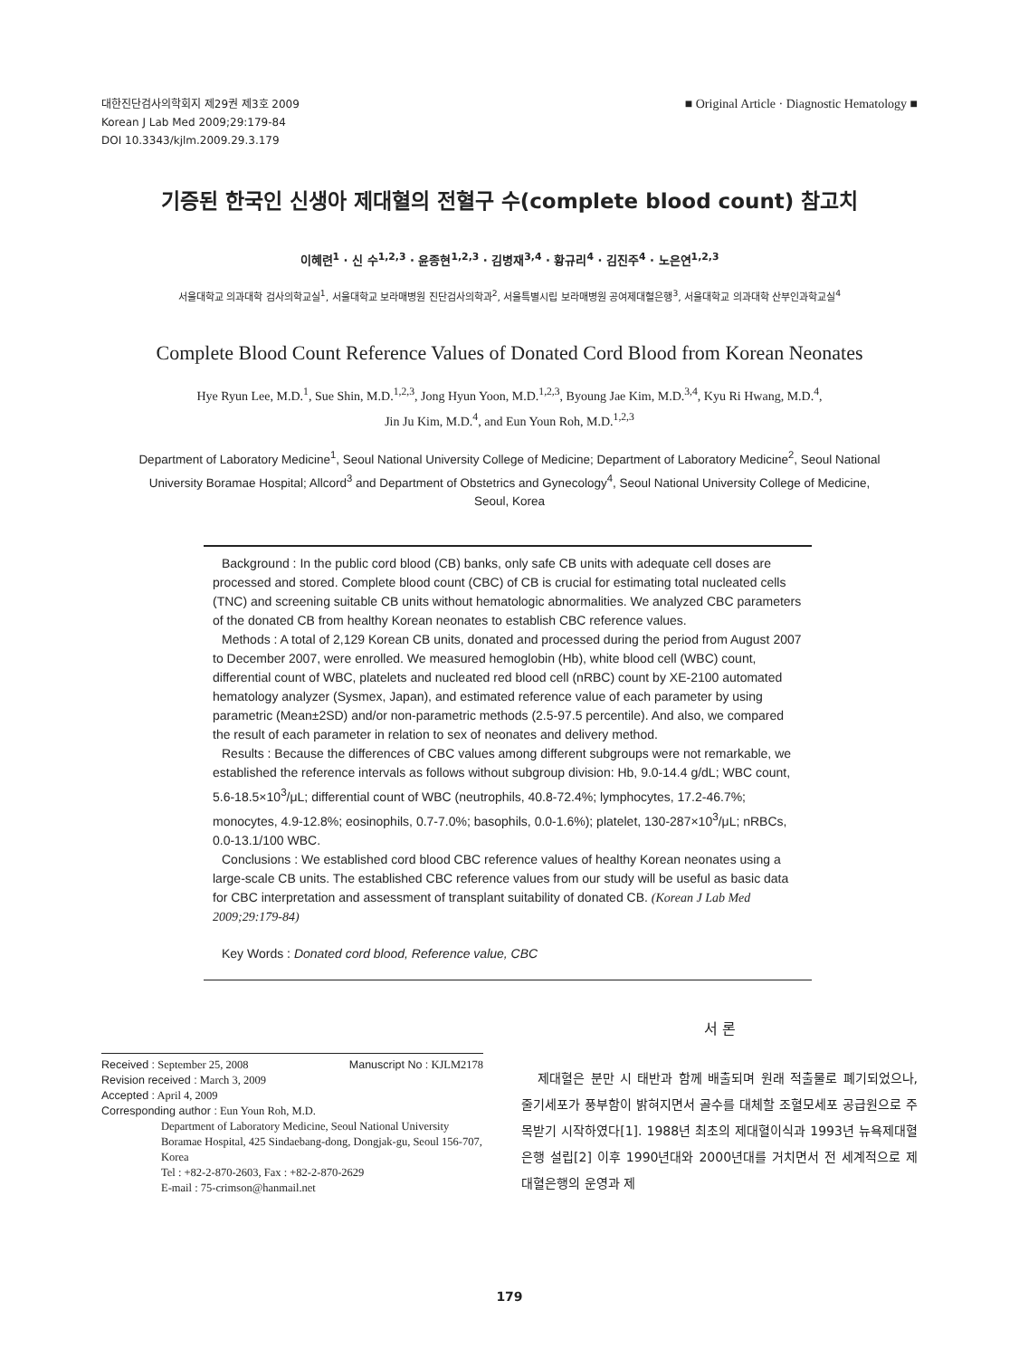대한진단검사의학회지 제29권 제3호 2009
Korean J Lab Med 2009;29:179-84
DOI 10.3343/kjlm.2009.29.3.179
■ Original Article · Diagnostic Hematology ■
기증된 한국인 신생아 제대혈의 전혈구 수(complete blood count) 참고치
이혜련<sup>1</sup> · 신 수<sup>1,2,3</sup> · 윤종현<sup>1,2,3</sup> · 김병재<sup>3,4</sup> · 황규리<sup>4</sup> · 김진주<sup>4</sup> · 노은연<sup>1,2,3</sup>
서울대학교 의과대학 검사의학교실<sup>1</sup>, 서울대학교 보라매병원 진단검사의학과<sup>2</sup>, 서울특별시립 보라매병원 공여제대혈은행<sup>3</sup>, 서울대학교 의과대학 산부인과학교실<sup>4</sup>
Complete Blood Count Reference Values of Donated Cord Blood from Korean Neonates
Hye Ryun Lee, M.D.<sup>1</sup>, Sue Shin, M.D.<sup>1,2,3</sup>, Jong Hyun Yoon, M.D.<sup>1,2,3</sup>, Byoung Jae Kim, M.D.<sup>3,4</sup>, Kyu Ri Hwang, M.D.<sup>4</sup>,
Jin Ju Kim, M.D.<sup>4</sup>, and Eun Youn Roh, M.D.<sup>1,2,3</sup>
Department of Laboratory Medicine<sup>1</sup>, Seoul National University College of Medicine; Department of Laboratory Medicine<sup>2</sup>, Seoul National
University Boramae Hospital; Allcord<sup>3</sup> and Department of Obstetrics and Gynecology<sup>4</sup>, Seoul National University College of Medicine,
Seoul, Korea
Background : In the public cord blood (CB) banks, only safe CB units with adequate cell doses are processed and stored. Complete blood count (CBC) of CB is crucial for estimating total nucleated cells (TNC) and screening suitable CB units without hematologic abnormalities. We analyzed CBC parameters of the donated CB from healthy Korean neonates to establish CBC reference values.
Methods : A total of 2,129 Korean CB units, donated and processed during the period from August 2007 to December 2007, were enrolled. We measured hemoglobin (Hb), white blood cell (WBC) count, differential count of WBC, platelets and nucleated red blood cell (nRBC) count by XE-2100 automated hematology analyzer (Sysmex, Japan), and estimated reference value of each parameter by using parametric (Mean±2SD) and/or non-parametric methods (2.5-97.5 percentile). And also, we compared the result of each parameter in relation to sex of neonates and delivery method.
Results : Because the differences of CBC values among different subgroups were not remarkable, we established the reference intervals as follows without subgroup division: Hb, 9.0-14.4 g/dL; WBC count, 5.6-18.5×10<sup>3</sup>/μL; differential count of WBC (neutrophils, 40.8-72.4%; lymphocytes, 17.2-46.7%; monocytes, 4.9-12.8%; eosinophils, 0.7-7.0%; basophils, 0.0-1.6%); platelet, 130-287×10<sup>3</sup>/μL; nRBCs, 0.0-13.1/100 WBC.
Conclusions : We established cord blood CBC reference values of healthy Korean neonates using a large-scale CB units. The established CBC reference values from our study will be useful as basic data for CBC interpretation and assessment of transplant suitability of donated CB. (Korean J Lab Med 2009;29:179-84)
Key Words : Donated cord blood, Reference value, CBC
Received : September 25, 2008 Manuscript No : KJLM2178
Revision received : March 3, 2009
Accepted : April 4, 2009
Corresponding author : Eun Youn Roh, M.D.
Department of Laboratory Medicine, Seoul National University Boramae Hospital, 425 Sindaebang-dong, Dongjak-gu, Seoul 156-707, Korea
Tel : +82-2-870-2603, Fax : +82-2-870-2629
E-mail : 75-crimson@hanmail.net
서 론
제대혈은 분만 시 태반과 함께 배출되며 원래 적출물로 폐기되었으나, 줄기세포가 풍부함이 밝혀지면서 골수를 대체할 조혈모세포 공급원으로 주목받기 시작하였다[1]. 1988년 최초의 제대혈이식과 1993년 뉴욕제대혈은행 설립[2] 이후 1990년대와 2000년대를 거치면서 전 세계적으로 제대혈은행의 운영과 제
179